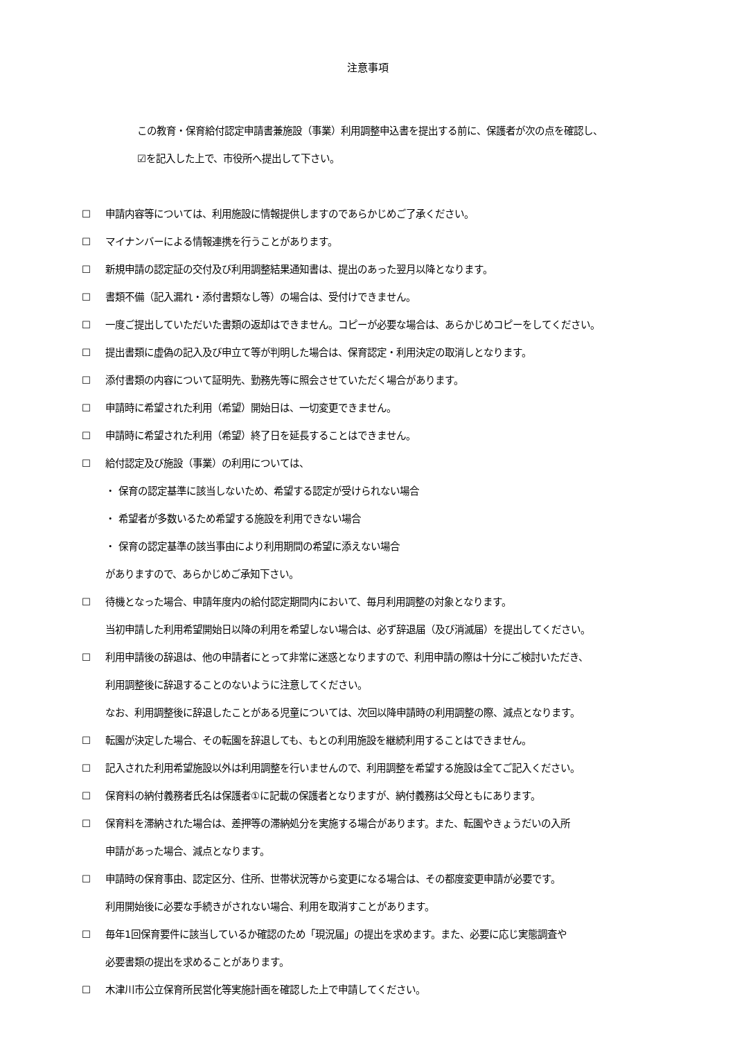注意事項
この教育・保育給付認定申請書兼施設（事業）利用調整申込書を提出する前に、保護者が次の点を確認し、
☑を記入した上で、市役所へ提出して下さい。
☐ 申請内容等については、利用施設に情報提供しますのであらかじめご了承ください。
☐ マイナンバーによる情報連携を行うことがあります。
☐ 新規申請の認定証の交付及び利用調整結果通知書は、提出のあった翌月以降となります。
☐ 書類不備（記入漏れ・添付書類なし等）の場合は、受付けできません。
☐ 一度ご提出していただいた書類の返却はできません。コピーが必要な場合は、あらかじめコピーをしてください。
☐ 提出書類に虚偽の記入及び申立て等が判明した場合は、保育認定・利用決定の取消しとなります。
☐ 添付書類の内容について証明先、勤務先等に照会させていただく場合があります。
☐ 申請時に希望された利用（希望）開始日は、一切変更できません。
☐ 申請時に希望された利用（希望）終了日を延長することはできません。
☐ 給付認定及び施設（事業）の利用については、
・ 保育の認定基準に該当しないため、希望する認定が受けられない場合
・ 希望者が多数いるため希望する施設を利用できない場合
・ 保育の認定基準の該当事由により利用期間の希望に添えない場合
がありますので、あらかじめご承知下さい。
☐ 待機となった場合、申請年度内の給付認定期間内において、毎月利用調整の対象となります。
当初申請した利用希望開始日以降の利用を希望しない場合は、必ず辞退届（及び消滅届）を提出してください。
☐ 利用申請後の辞退は、他の申請者にとって非常に迷惑となりますので、利用申請の際は十分にご検討いただき、
利用調整後に辞退することのないように注意してください。
なお、利用調整後に辞退したことがある児童については、次回以降申請時の利用調整の際、減点となります。
☐ 転園が決定した場合、その転園を辞退しても、もとの利用施設を継続利用することはできません。
☐ 記入された利用希望施設以外は利用調整を行いませんので、利用調整を希望する施設は全てご記入ください。
☐ 保育料の納付義務者氏名は保護者①に記載の保護者となりますが、納付義務は父母ともにあります。
☐ 保育料を滞納された場合は、差押等の滞納処分を実施する場合があります。また、転園やきょうだいの入所
申請があった場合、減点となります。
☐ 申請時の保育事由、認定区分、住所、世帯状況等から変更になる場合は、その都度変更申請が必要です。
利用開始後に必要な手続きがされない場合、利用を取消すことがあります。
☐ 毎年1回保育要件に該当しているか確認のため「現況届」の提出を求めます。また、必要に応じ実態調査や
必要書類の提出を求めることがあります。
☐ 木津川市公立保育所民営化等実施計画を確認した上で申請してください。